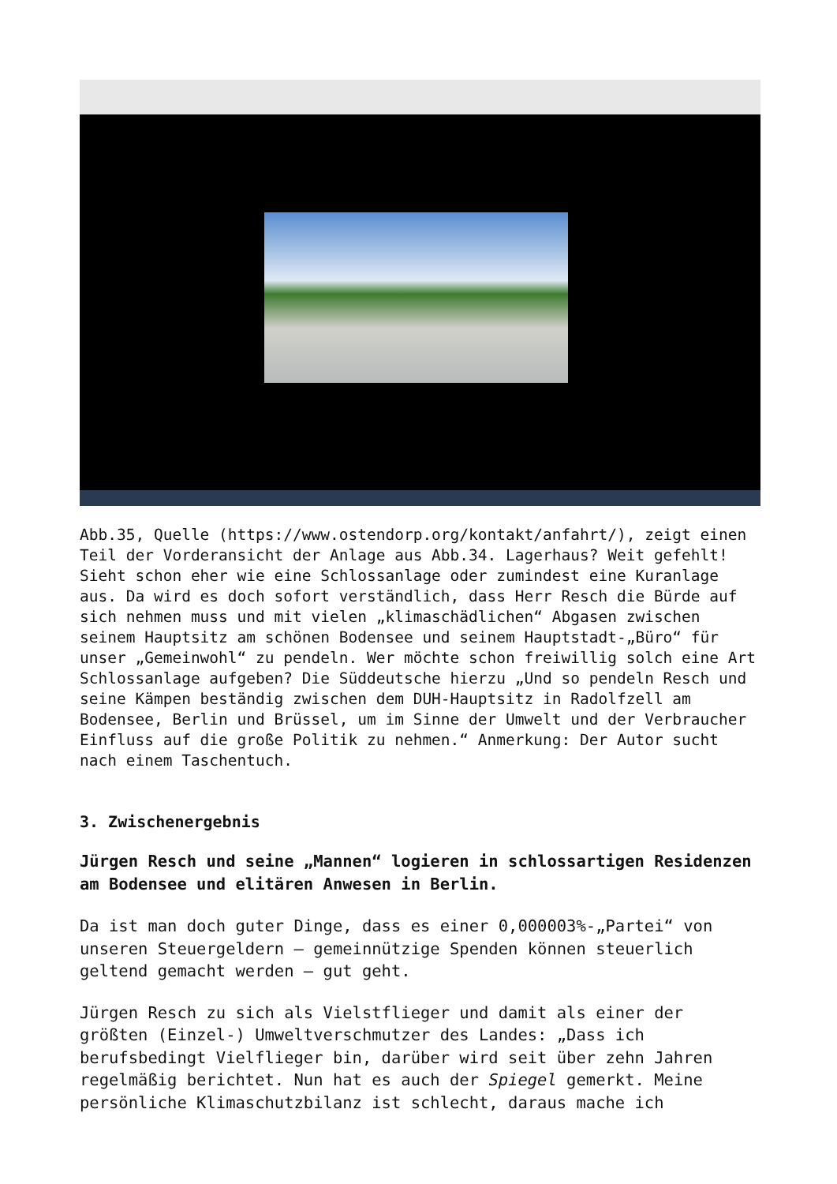Abb.35, Quelle (https://www.ostendorp.org/kontakt/anfahrt/), zeigt einen Teil der Vorderansicht der Anlage aus Abb.34. Lagerhaus? Weit gefehlt! Sieht schon eher wie eine Schlossanlage oder zumindest eine Kuranlage aus. Da wird es doch sofort verständlich, dass Herr Resch die Bürde auf sich nehmen muss und mit vielen „klimaschädlichen“ Abgasen zwischen seinem Hauptsitz am schönen Bodensee und seinem Hauptstadt-„Büro“ für unser „Gemeinwohl“ zu pendeln. Wer möchte schon freiwillig solch eine Art Schlossanlage aufgeben? Die Süddeutsche hierzu „Und so pendeln Resch und seine Kämpen beständig zwischen dem DUH-Hauptsitz in Radolfzell am Bodensee, Berlin und Brüssel, um im Sinne der Umwelt und der Verbraucher Einfluss auf die große Politik zu nehmen.“ Anmerkung: Der Autor sucht nach einem Taschentuch.
3. Zwischenergebnis
Jürgen Resch und seine „Mannen“ logieren in schlossartigen Residenzen am Bodensee und elitären Anwesen in Berlin.
Da ist man doch guter Dinge, dass es einer 0,000003%-„Partei“ von unseren Steuergeldern – gemeinnützige Spenden können steuerlich geltend gemacht werden – gut geht.
Jürgen Resch zu sich als Vielstflieger und damit als einer der größten (Einzel-) Umweltverschmutzer des Landes: „Dass ich berufsbedingt Vielflieger bin, darüber wird seit über zehn Jahren regelmäßig berichtet. Nun hat es auch der Spiegel gemerkt. Meine persönliche Klimaschutzbilanz ist schlecht, daraus mache ich